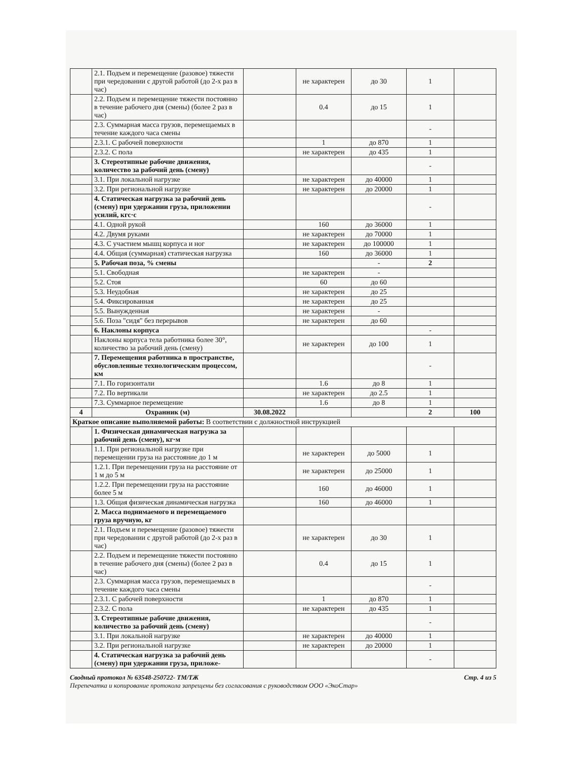| | 2.1. Подъем и перемещение (разовое) тяжести при чередовании с другой работой (до 2-х раз в час) | | не характерен | до 30 | 1 | |
| | 2.2. Подъем и перемещение тяжести постоянно в течение рабочего дня (смены) (более 2 раз в час) | | 0.4 | до 15 | 1 | |
| | 2.3. Суммарная масса грузов, перемещаемых в течение каждого часа смены | | | | - | |
| | 2.3.1. С рабочей поверхности | | 1 | до 870 | 1 | |
| | 2.3.2. С пола | | не характерен | до 435 | 1 | |
| | 3. Стереотипные рабочие движения, количество за рабочий день (смену) | | | | - | |
| | 3.1. При локальной нагрузке | | не характерен | до 40000 | 1 | |
| | 3.2. При региональной нагрузке | | не характерен | до 20000 | 1 | |
| | 4. Статическая нагрузка за рабочий день (смену) при удержании груза, приложении усилий, кгс·с | | | | - | |
| | 4.1. Одной рукой | | 160 | до 36000 | 1 | |
| | 4.2. Двумя руками | | не характерен | до 70000 | 1 | |
| | 4.3. С участием мышц корпуса и ног | | не характерен | до 100000 | 1 | |
| | 4.4. Общая (суммарная) статическая нагрузка | | 160 | до 36000 | 1 | |
| | 5. Рабочая поза, % смены | | | - | 2 | |
| | 5.1. Свободная | | не характерен | - | | |
| | 5.2. Стоя | | 60 | до 60 | | |
| | 5.3. Неудобная | | не характерен | до 25 | | |
| | 5.4. Фиксированная | | не характерен | до 25 | | |
| | 5.5. Вынужденная | | не характерен | - | | |
| | 5.6. Поза "сидя" без перерывов | | не характерен | до 60 | | |
| | 6. Наклоны корпуса | | | | - | |
| | Наклоны корпуса тела работника более 30°, количество за рабочий день (смену) | | не характерен | до 100 | 1 | |
| | 7. Перемещения работника в пространстве, обусловленные технологическим процессом, км | | | | - | |
| | 7.1. По горизонтали | | 1.6 | до 8 | 1 | |
| | 7.2. По вертикали | | не характерен | до 2.5 | 1 | |
| | 7.3. Суммарное перемещение | | 1.6 | до 8 | 1 | |
| 4 | Охранник (м) | 30.08.2022 | | | 2 | 100 |
| Краткое описание выполняемой работы: В соответствии с должностной инструкцией | | | | | | |
| | 1. Физическая динамическая нагрузка за рабочий день (смену), кг·м | | | | | |
| | 1.1. При региональной нагрузке при перемещении груза на расстояние до 1 м | | не характерен | до 5000 | 1 | |
| | 1.2.1. При перемещении груза на расстояние от 1 м до 5 м | | не характерен | до 25000 | 1 | |
| | 1.2.2. При перемещении груза на расстояние более 5 м | | 160 | до 46000 | 1 | |
| | 1.3. Общая физическая динамическая нагрузка | | 160 | до 46000 | 1 | |
| | 2. Масса поднимаемого и перемещаемого груза вручную, кг | | | | | |
| | 2.1. Подъем и перемещение (разовое) тяжести при чередовании с другой работой (до 2-х раз в час) | | не характерен | до 30 | 1 | |
| | 2.2. Подъем и перемещение тяжести постоянно в течение рабочего дня (смены) (более 2 раз в час) | | 0.4 | до 15 | 1 | |
| | 2.3. Суммарная масса грузов, перемещаемых в течение каждого часа смены | | | | - | |
| | 2.3.1. С рабочей поверхности | | 1 | до 870 | 1 | |
| | 2.3.2. С пола | | не характерен | до 435 | 1 | |
| | 3. Стереотипные рабочие движения, количество за рабочий день (смену) | | | | - | |
| | 3.1. При локальной нагрузке | | не характерен | до 40000 | 1 | |
| | 3.2. При региональной нагрузке | | не характерен | до 20000 | 1 | |
| | 4. Статическая нагрузка за рабочий день (смену) при удержании груза, приложе- | | | | - | |
Сводный протокол № 63548-250722- ТМ/ТЖ
Перепечатка и копирование протокола запрещены без согласования с руководством ООО «ЭкоСтар»
Стр. 4 из 5